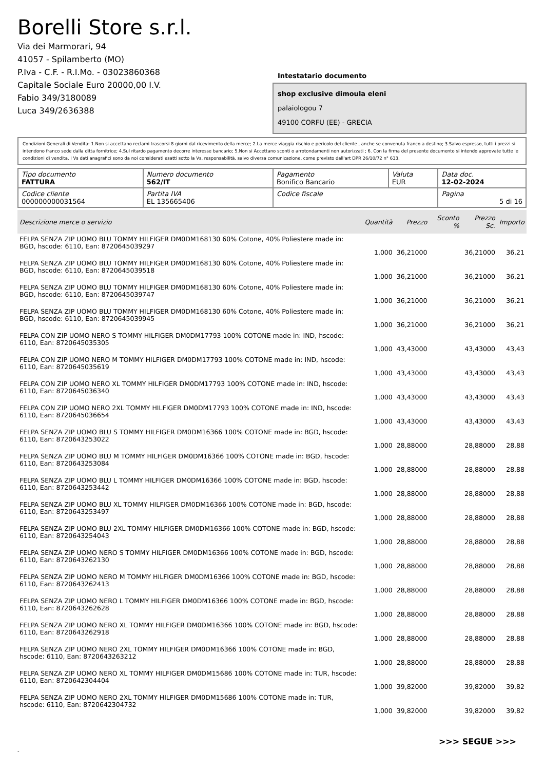Borelli Store s.r.l.
Via dei Marmorari, 94
41057 - Spilamberto (MO)
P.Iva - C.F. - R.I.Mo. - 03023860368
Capitale Sociale Euro 20000,00 I.V.
Fabio 349/3180089
Luca 349/2636388
Intestatario documento
shop exclusive dimoula eleni
palaiologou 7
49100 CORFU (EE) - GRECIA
Condizioni Generali di Vendita: 1.Non si accettano reclami trascorsi 8 giorni dal ricevimento della merce; 2.La merce viaggia rischio e pericolo del cliente , anche se convenuta franco a destino; 3.Salvo espresso, tutti i prezzi si intendono franco sede dalla ditta fornitrice; 4.Sul ritardo pagamento decorre interesse bancario; 5.Non si Accettano sconti o arrotondamenti non autorizzati ; 6. Con la firma del presente documento si intendo approvate tutte le condizioni di vendita. I Vs dati anagrafici sono da noi considerati esatti sotto la Vs. responsabilità, salvo diversa comunicazione, come previsto dall'art DPR 26/10/72 n° 633.
| Tipo documento FATTURA | Numero documento 562/IT | Pagamento Bonifico Bancario | Valuta EUR | Data doc. 12-02-2024 |
| Codice cliente 000000000031564 | Partita IVA EL 135665406 | Codice fiscale | | Pagina 5 di 16 |
| Descrizione merce o servizio | Quantità | Prezzo | Sconto % | Prezzo Sc. | Importo |
| --- | --- | --- | --- | --- | --- |
| FELPA SENZA ZIP UOMO BLU TOMMY HILFIGER DM0DM168130 60% Cotone, 40% Poliestere made in: BGD, hscode: 6110, Ean: 8720645039297 | 1,000 | 36,21000 | | 36,21000 | 36,21 |
| FELPA SENZA ZIP UOMO BLU TOMMY HILFIGER DM0DM168130 60% Cotone, 40% Poliestere made in: BGD, hscode: 6110, Ean: 8720645039518 | 1,000 | 36,21000 | | 36,21000 | 36,21 |
| FELPA SENZA ZIP UOMO BLU TOMMY HILFIGER DM0DM168130 60% Cotone, 40% Poliestere made in: BGD, hscode: 6110, Ean: 8720645039747 | 1,000 | 36,21000 | | 36,21000 | 36,21 |
| FELPA SENZA ZIP UOMO BLU TOMMY HILFIGER DM0DM168130 60% Cotone, 40% Poliestere made in: BGD, hscode: 6110, Ean: 8720645039945 | 1,000 | 36,21000 | | 36,21000 | 36,21 |
| FELPA CON ZIP UOMO NERO S TOMMY HILFIGER DM0DM17793 100% COTONE made in: IND, hscode: 6110, Ean: 8720645035305 | 1,000 | 43,43000 | | 43,43000 | 43,43 |
| FELPA CON ZIP UOMO NERO M TOMMY HILFIGER DM0DM17793 100% COTONE made in: IND, hscode: 6110, Ean: 8720645035619 | 1,000 | 43,43000 | | 43,43000 | 43,43 |
| FELPA CON ZIP UOMO NERO XL TOMMY HILFIGER DM0DM17793 100% COTONE made in: IND, hscode: 6110, Ean: 8720645036340 | 1,000 | 43,43000 | | 43,43000 | 43,43 |
| FELPA CON ZIP UOMO NERO 2XL TOMMY HILFIGER DM0DM17793 100% COTONE made in: IND, hscode: 6110, Ean: 8720645036654 | 1,000 | 43,43000 | | 43,43000 | 43,43 |
| FELPA SENZA ZIP UOMO BLU S TOMMY HILFIGER DM0DM16366 100% COTONE made in: BGD, hscode: 6110, Ean: 8720643253022 | 1,000 | 28,88000 | | 28,88000 | 28,88 |
| FELPA SENZA ZIP UOMO BLU M TOMMY HILFIGER DM0DM16366 100% COTONE made in: BGD, hscode: 6110, Ean: 8720643253084 | 1,000 | 28,88000 | | 28,88000 | 28,88 |
| FELPA SENZA ZIP UOMO BLU L TOMMY HILFIGER DM0DM16366 100% COTONE made in: BGD, hscode: 6110, Ean: 8720643253442 | 1,000 | 28,88000 | | 28,88000 | 28,88 |
| FELPA SENZA ZIP UOMO BLU XL TOMMY HILFIGER DM0DM16366 100% COTONE made in: BGD, hscode: 6110, Ean: 8720643253497 | 1,000 | 28,88000 | | 28,88000 | 28,88 |
| FELPA SENZA ZIP UOMO BLU 2XL TOMMY HILFIGER DM0DM16366 100% COTONE made in: BGD, hscode: 6110, Ean: 8720643254043 | 1,000 | 28,88000 | | 28,88000 | 28,88 |
| FELPA SENZA ZIP UOMO NERO S TOMMY HILFIGER DM0DM16366 100% COTONE made in: BGD, hscode: 6110, Ean: 8720643262130 | 1,000 | 28,88000 | | 28,88000 | 28,88 |
| FELPA SENZA ZIP UOMO NERO M TOMMY HILFIGER DM0DM16366 100% COTONE made in: BGD, hscode: 6110, Ean: 8720643262413 | 1,000 | 28,88000 | | 28,88000 | 28,88 |
| FELPA SENZA ZIP UOMO NERO L TOMMY HILFIGER DM0DM16366 100% COTONE made in: BGD, hscode: 6110, Ean: 8720643262628 | 1,000 | 28,88000 | | 28,88000 | 28,88 |
| FELPA SENZA ZIP UOMO NERO XL TOMMY HILFIGER DM0DM16366 100% COTONE made in: BGD, hscode: 6110, Ean: 8720643262918 | 1,000 | 28,88000 | | 28,88000 | 28,88 |
| FELPA SENZA ZIP UOMO NERO 2XL TOMMY HILFIGER DM0DM16366 100% COTONE made in: BGD, hscode: 6110, Ean: 8720643263212 | 1,000 | 28,88000 | | 28,88000 | 28,88 |
| FELPA SENZA ZIP UOMO NERO XL TOMMY HILFIGER DM0DM15686 100% COTONE made in: TUR, hscode: 6110, Ean: 8720642304404 | 1,000 | 39,82000 | | 39,82000 | 39,82 |
| FELPA SENZA ZIP UOMO NERO 2XL TOMMY HILFIGER DM0DM15686 100% COTONE made in: TUR, hscode: 6110, Ean: 8720642304732 | 1,000 | 39,82000 | | 39,82000 | 39,82 |
>>> SEGUE >>>
-